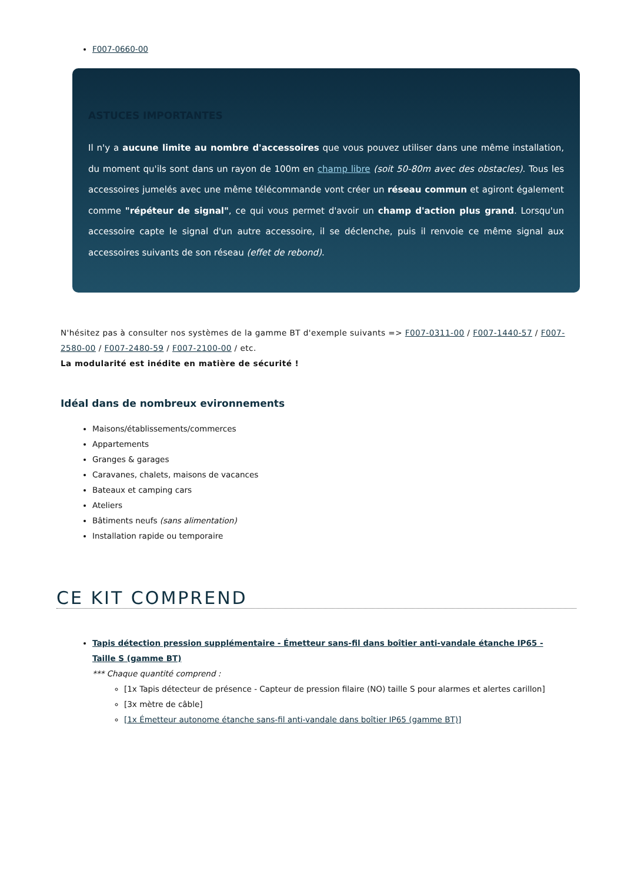F007-0660-00
ASTUCES IMPORTANTES
Il n'y a aucune limite au nombre d'accessoires que vous pouvez utiliser dans une même installation, du moment qu'ils sont dans un rayon de 100m en champ libre (soit 50-80m avec des obstacles). Tous les accessoires jumelés avec une même télécommande vont créer un réseau commun et agiront également comme "répéteur de signal", ce qui vous permet d'avoir un champ d'action plus grand. Lorsqu'un accessoire capte le signal d'un autre accessoire, il se déclenche, puis il renvoie ce même signal aux accessoires suivants de son réseau (effet de rebond).
N'hésitez pas à consulter nos systèmes de la gamme BT d'exemple suivants => F007-0311-00 / F007-1440-57 / F007-2580-00 / F007-2480-59 / F007-2100-00 / etc.
La modularité est inédite en matière de sécurité !
Idéal dans de nombreux evironnements
Maisons/établissements/commerces
Appartements
Granges & garages
Caravanes, chalets, maisons de vacances
Bateaux et camping cars
Ateliers
Bâtiments neufs (sans alimentation)
Installation rapide ou temporaire
CE KIT COMPREND
Tapis détection pression supplémentaire - Émetteur sans-fil dans boîtier anti-vandale étanche IP65 - Taille S (gamme BT)
*** Chaque quantité comprend :
[1x Tapis détecteur de présence - Capteur de pression filaire (NO) taille S pour alarmes et alertes carillon]
[3x mètre de câble]
[1x Émetteur autonome étanche sans-fil anti-vandale dans boîtier IP65 (gamme BT)]